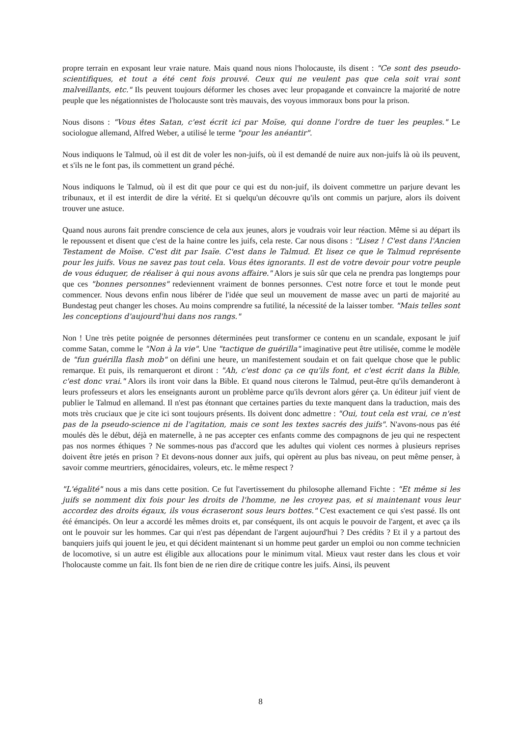propre terrain en exposant leur vraie nature. Mais quand nous nions l'holocauste, ils disent : "Ce sont des pseudo-scientifiques, et tout a été cent fois prouvé. Ceux qui ne veulent pas que cela soit vrai sont malveillants, etc." Ils peuvent toujours déformer les choses avec leur propagande et convaincre la majorité de notre peuple que les négationnistes de l'holocauste sont très mauvais, des voyous immoraux bons pour la prison.
Nous disons : "Vous êtes Satan, c'est écrit ici par Moïse, qui donne l'ordre de tuer les peuples." Le sociologue allemand, Alfred Weber, a utilisé le terme "pour les anéantir".
Nous indiquons le Talmud, où il est dit de voler les non-juifs, où il est demandé de nuire aux non-juifs là où ils peuvent, et s'ils ne le font pas, ils commettent un grand péché.
Nous indiquons le Talmud, où il est dit que pour ce qui est du non-juif, ils doivent commettre un parjure devant les tribunaux, et il est interdit de dire la vérité. Et si quelqu'un découvre qu'ils ont commis un parjure, alors ils doivent trouver une astuce.
Quand nous aurons fait prendre conscience de cela aux jeunes, alors je voudrais voir leur réaction. Même si au départ ils le repoussent et disent que c'est de la haine contre les juifs, cela reste. Car nous disons : "Lisez ! C'est dans l'Ancien Testament de Moïse. C'est dit par Isaïe. C'est dans le Talmud. Et lisez ce que le Talmud représente pour les juifs. Vous ne savez pas tout cela. Vous êtes ignorants. Il est de votre devoir pour votre peuple de vous éduquer, de réaliser à qui nous avons affaire." Alors je suis sûr que cela ne prendra pas longtemps pour que ces "bonnes personnes" redeviennent vraiment de bonnes personnes. C'est notre force et tout le monde peut commencer. Nous devons enfin nous libérer de l'idée que seul un mouvement de masse avec un parti de majorité au Bundestag peut changer les choses. Au moins comprendre sa futilité, la nécessité de la laisser tomber. "Mais telles sont les conceptions d'aujourd'hui dans nos rangs."
Non ! Une très petite poignée de personnes déterminées peut transformer ce contenu en un scandale, exposant le juif comme Satan, comme le "Non à la vie". Une "tactique de guérilla" imaginative peut être utilisée, comme le modèle de "fun guérilla flash mob" on défini une heure, un manifestement soudain et on fait quelque chose que le public remarque. Et puis, ils remarqueront et diront : "Ah, c'est donc ça ce qu'ils font, et c'est écrit dans la Bible, c'est donc vrai." Alors ils iront voir dans la Bible. Et quand nous citerons le Talmud, peut-être qu'ils demanderont à leurs professeurs et alors les enseignants auront un problème parce qu'ils devront alors gérer ça. Un éditeur juif vient de publier le Talmud en allemand. Il n'est pas étonnant que certaines parties du texte manquent dans la traduction, mais des mots très cruciaux que je cite ici sont toujours présents. Ils doivent donc admettre : "Oui, tout cela est vrai, ce n'est pas de la pseudo-science ni de l'agitation, mais ce sont les textes sacrés des juifs". N'avons-nous pas été moulés dès le début, déjà en maternelle, à ne pas accepter ces enfants comme des compagnons de jeu qui ne respectent pas nos normes éthiques ? Ne sommes-nous pas d'accord que les adultes qui violent ces normes à plusieurs reprises doivent être jetés en prison ? Et devons-nous donner aux juifs, qui opèrent au plus bas niveau, on peut même penser, à savoir comme meurtriers, génocidaires, voleurs, etc. le même respect ?
"L'égalité" nous a mis dans cette position. Ce fut l'avertissement du philosophe allemand Fichte : "Et même si les juifs se nomment dix fois pour les droits de l'homme, ne les croyez pas, et si maintenant vous leur accordez des droits égaux, ils vous écraseront sous leurs bottes." C'est exactement ce qui s'est passé. Ils ont été émancipés. On leur a accordé les mêmes droits et, par conséquent, ils ont acquis le pouvoir de l'argent, et avec ça ils ont le pouvoir sur les hommes. Car qui n'est pas dépendant de l'argent aujourd'hui ? Des crédits ? Et il y a partout des banquiers juifs qui jouent le jeu, et qui décident maintenant si un homme peut garder un emploi ou non comme technicien de locomotive, si un autre est éligible aux allocations pour le minimum vital. Mieux vaut rester dans les clous et voir l'holocauste comme un fait. Ils font bien de ne rien dire de critique contre les juifs. Ainsi, ils peuvent
8